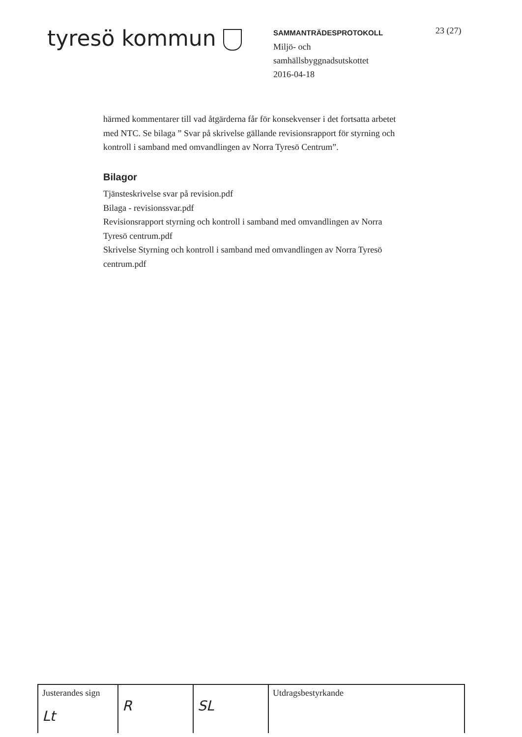tyresö kommun
SAMMANTRÄDESPROTOKOLL
Miljö- och
samhällsbyggnadsutskottet
2016-04-18
23 (27)
härmed kommentarer till vad åtgärderna får för konsekvenser i det fortsatta arbetet med NTC. Se bilaga ” Svar på skrivelse gällande revisionsrapport för styrning och kontroll i samband med omvandlingen av Norra Tyresö Centrum”.
Bilagor
Tjänsteskrivelse svar på revision.pdf
Bilaga - revisionssvar.pdf
Revisionsrapport styrning och kontroll i samband med omvandlingen av Norra Tyresö centrum.pdf
Skrivelse Styrning och kontroll i samband med omvandlingen av Norra Tyresö centrum.pdf
| Justerandes sign Lt | R | SL | Utdragsbestyrkande |